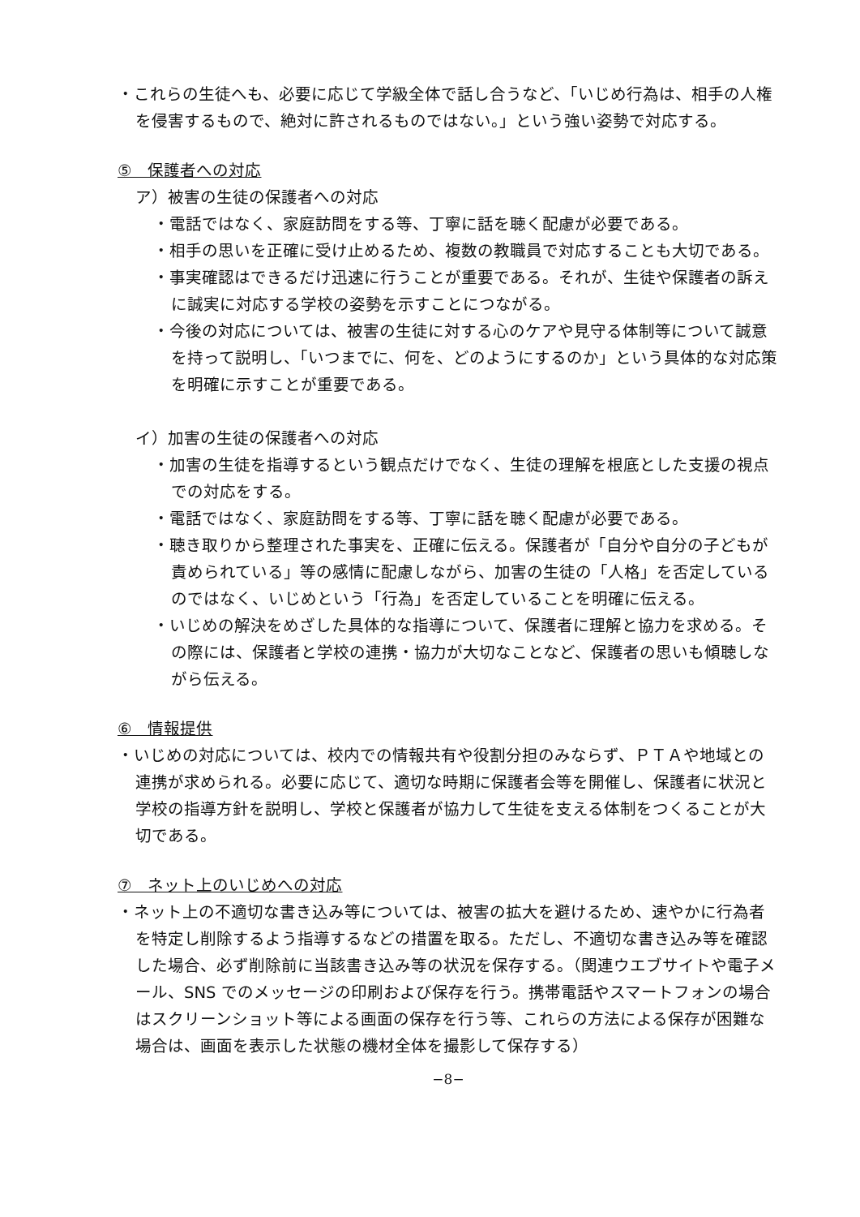・これらの生徒へも、必要に応じて学級全体で話し合うなど、「いじめ行為は、相手の人権を侵害するもので、絶対に許されるものではない。」という強い姿勢で対応する。
⑤　保護者への対応
ア）被害の生徒の保護者への対応
・電話ではなく、家庭訪問をする等、丁寧に話を聴く配慮が必要である。
・相手の思いを正確に受け止めるため、複数の教職員で対応することも大切である。
・事実確認はできるだけ迅速に行うことが重要である。それが、生徒や保護者の訴えに誠実に対応する学校の姿勢を示すことにつながる。
・今後の対応については、被害の生徒に対する心のケアや見守る体制等について誠意を持って説明し、「いつまでに、何を、どのようにするのか」という具体的な対応策を明確に示すことが重要である。
イ）加害の生徒の保護者への対応
・加害の生徒を指導するという観点だけでなく、生徒の理解を根底とした支援の視点での対応をする。
・電話ではなく、家庭訪問をする等、丁寧に話を聴く配慮が必要である。
・聴き取りから整理された事実を、正確に伝える。保護者が「自分や自分の子どもが責められている」等の感情に配慮しながら、加害の生徒の「人格」を否定しているのではなく、いじめという「行為」を否定していることを明確に伝える。
・いじめの解決をめざした具体的な指導について、保護者に理解と協力を求める。その際には、保護者と学校の連携・協力が大切なことなど、保護者の思いも傾聴しながら伝える。
⑥　情報提供
・いじめの対応については、校内での情報共有や役割分担のみならず、ＰＴＡや地域との連携が求められる。必要に応じて、適切な時期に保護者会等を開催し、保護者に状況と学校の指導方針を説明し、学校と保護者が協力して生徒を支える体制をつくることが大切である。
⑦　ネット上のいじめへの対応
・ネット上の不適切な書き込み等については、被害の拡大を避けるため、速やかに行為者を特定し削除するよう指導するなどの措置を取る。ただし、不適切な書き込み等を確認した場合、必ず削除前に当該書き込み等の状況を保存する。（関連ウエブサイトや電子メール、SNS でのメッセージの印刷および保存を行う。携帯電話やスマートフォンの場合はスクリーンショット等による画面の保存を行う等、これらの方法による保存が困難な場合は、画面を表示した状態の機材全体を撮影して保存する）
−8−